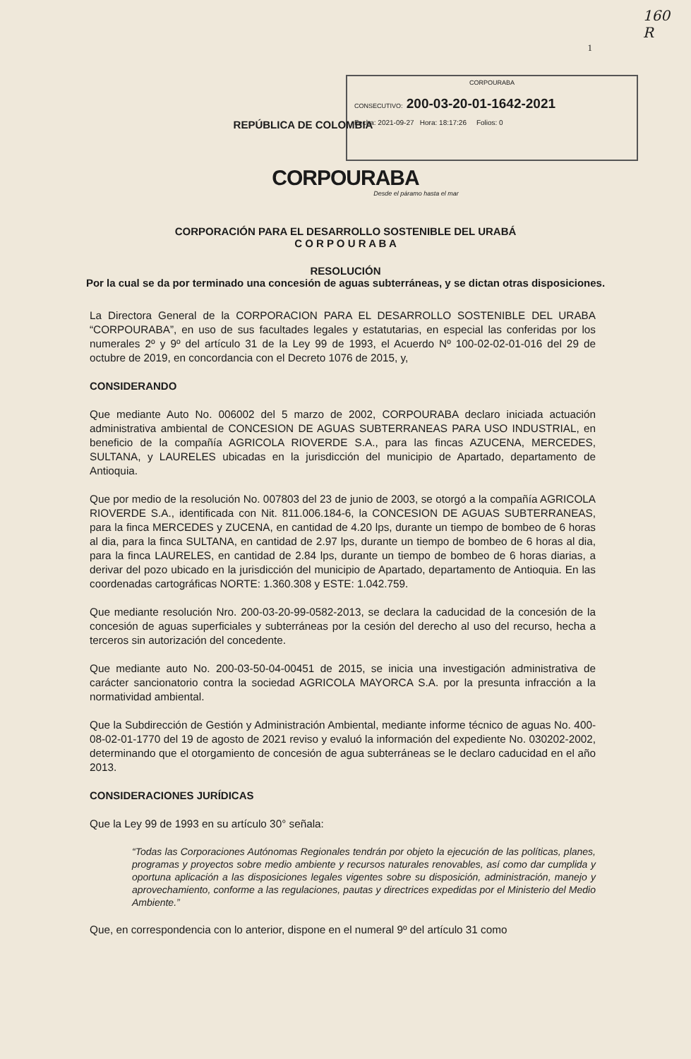160
R
1
CORPOURABA
CONSECUTIVO: 200-03-20-01-1642-2021
Fecha: 2021-09-27 Hora: 18:17:26 Folios: 0
REPÚBLICA DE COLOMBIA
CORPOURABA
Desde el páramo hasta el mar
CORPORACIÓN PARA EL DESARROLLO SOSTENIBLE DEL URABÁ
C O R P O U R A B A
RESOLUCIÓN
Por la cual se da por terminado una concesión de aguas subterráneas, y se dictan otras disposiciones.
La Directora General de la CORPORACION PARA EL DESARROLLO SOSTENIBLE DEL URABA “CORPOURABA”, en uso de sus facultades legales y estatutarias, en especial las conferidas por los numerales 2º y 9º del artículo 31 de la Ley 99 de 1993, el Acuerdo Nº 100-02-02-01-016 del 29 de octubre de 2019, en concordancia con el Decreto 1076 de 2015, y,
CONSIDERANDO
Que mediante Auto No. 006002 del 5 marzo de 2002, CORPOURABA declaro iniciada actuación administrativa ambiental de CONCESION DE AGUAS SUBTERRANEAS PARA USO INDUSTRIAL, en beneficio de la compañía AGRICOLA RIOVERDE S.A., para las fincas AZUCENA, MERCEDES, SULTANA, y LAURELES ubicadas en la jurisdicción del municipio de Apartado, departamento de Antioquia.
Que por medio de la resolución No. 007803 del 23 de junio de 2003, se otorgó a la compañía AGRICOLA RIOVERDE S.A., identificada con Nit. 811.006.184-6, la CONCESION DE AGUAS SUBTERRANEAS, para la finca MERCEDES y ZUCENA, en cantidad de 4.20 lps, durante un tiempo de bombeo de 6 horas al dia, para la finca SULTANA, en cantidad de 2.97 lps, durante un tiempo de bombeo de 6 horas al dia, para la finca LAURELES, en cantidad de 2.84 lps, durante un tiempo de bombeo de 6 horas diarias, a derivar del pozo ubicado en la jurisdicción del municipio de Apartado, departamento de Antioquia. En las coordenadas cartográficas NORTE: 1.360.308 y ESTE: 1.042.759.
Que mediante resolución Nro. 200-03-20-99-0582-2013, se declara la caducidad de la concesión de la concesión de aguas superficiales y subterráneas por la cesión del derecho al uso del recurso, hecha a terceros sin autorización del concedente.
Que mediante auto No. 200-03-50-04-00451 de 2015, se inicia una investigación administrativa de carácter sancionatorio contra la sociedad AGRICOLA MAYORCA S.A. por la presunta infracción a la normatividad ambiental.
Que la Subdirección de Gestión y Administración Ambiental, mediante informe técnico de aguas No. 400-08-02-01-1770 del 19 de agosto de 2021 reviso y evaluó la información del expediente No. 030202-2002, determinando que el otorgamiento de concesión de agua subterráneas se le declaro caducidad en el año 2013.
CONSIDERACIONES JURÍDICAS
Que la Ley 99 de 1993 en su artículo 30° señala:
“Todas las Corporaciones Autónomas Regionales tendrán por objeto la ejecución de las políticas, planes, programas y proyectos sobre medio ambiente y recursos naturales renovables, así como dar cumplida y oportuna aplicación a las disposiciones legales vigentes sobre su disposición, administración, manejo y aprovechamiento, conforme a las regulaciones, pautas y directrices expedidas por el Ministerio del Medio Ambiente.”
Que, en correspondencia con lo anterior, dispone en el numeral 9º del artículo 31 como